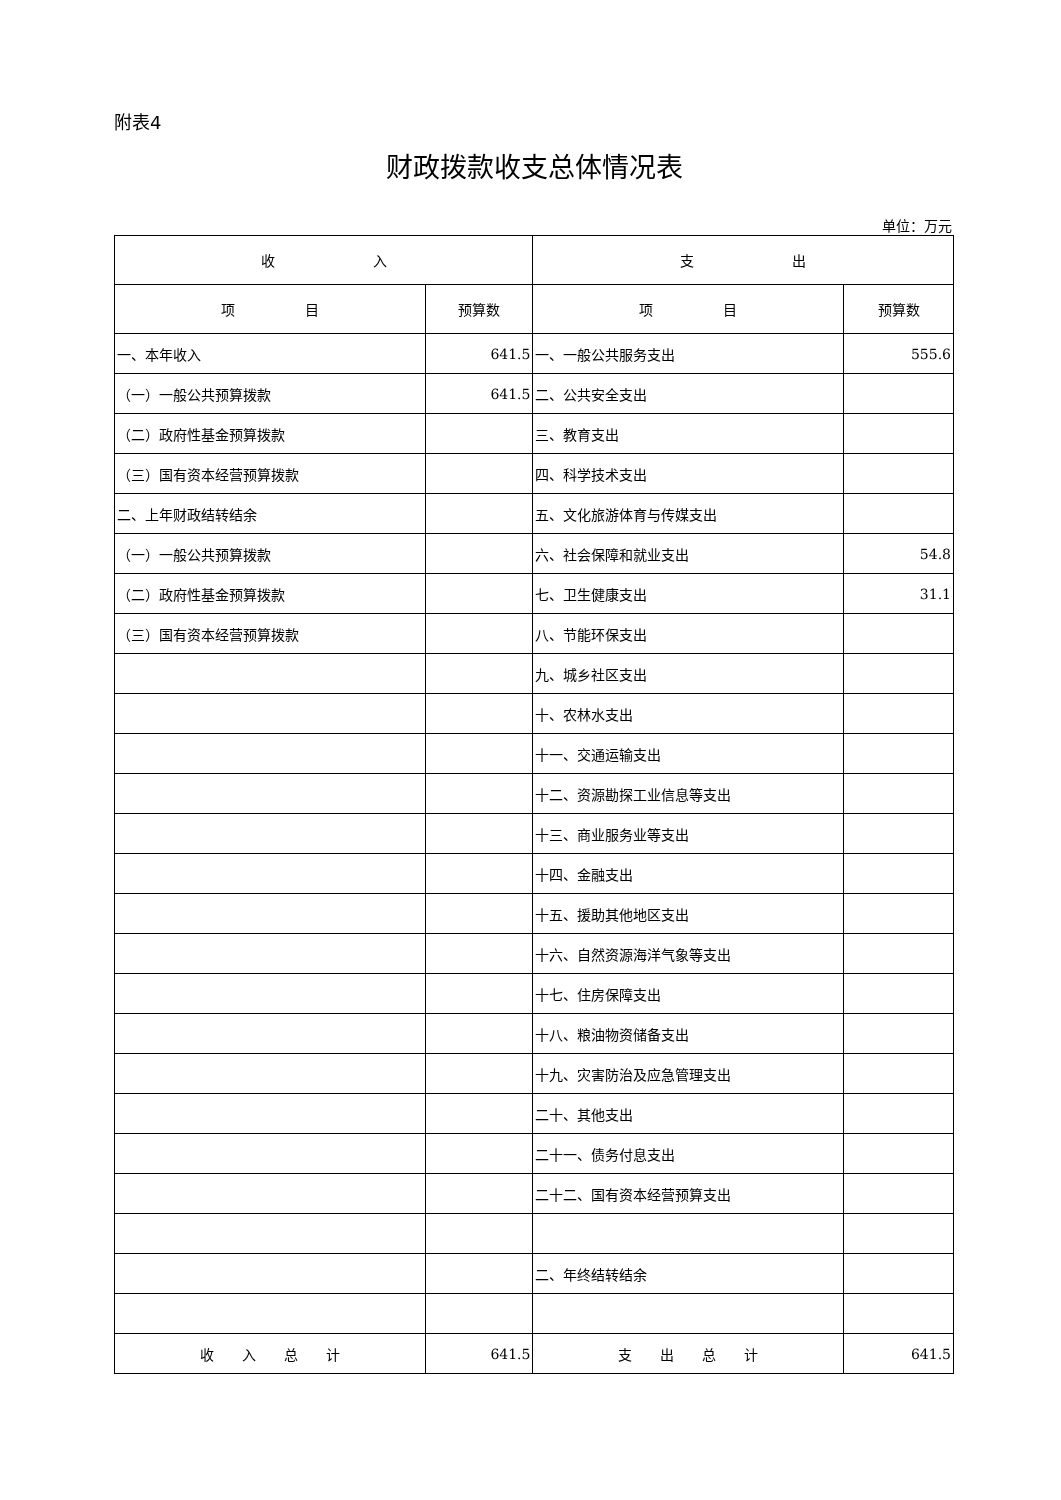附表4
财政拨款收支总体情况表
单位：万元
| 收 入 | | 支 出 | |
| --- | --- | --- | --- |
| 项 目 | 预算数 | 项 目 | 预算数 |
| 一、本年收入 | 641.5 | 一、一般公共服务支出 | 555.6 |
| （一）一般公共预算拨款 | 641.5 | 二、公共安全支出 | |
| （二）政府性基金预算拨款 | | 三、教育支出 | |
| （三）国有资本经营预算拨款 | | 四、科学技术支出 | |
| 二、上年财政结转结余 | | 五、文化旅游体育与传媒支出 | |
| （一）一般公共预算拨款 | | 六、社会保障和就业支出 | 54.8 |
| （二）政府性基金预算拨款 | | 七、卫生健康支出 | 31.1 |
| （三）国有资本经营预算拨款 | | 八、节能环保支出 | |
| | | 九、城乡社区支出 | |
| | | 十、农林水支出 | |
| | | 十一、交通运输支出 | |
| | | 十二、资源勘探工业信息等支出 | |
| | | 十三、商业服务业等支出 | |
| | | 十四、金融支出 | |
| | | 十五、援助其他地区支出 | |
| | | 十六、自然资源海洋气象等支出 | |
| | | 十七、住房保障支出 | |
| | | 十八、粮油物资储备支出 | |
| | | 十九、灾害防治及应急管理支出 | |
| | | 二十、其他支出 | |
| | | 二十一、债务付息支出 | |
| | | 二十二、国有资本经营预算支出 | |
| | | 二、年终结转结余 | |
| 收 入 总 计 | 641.5 | 支 出 总 计 | 641.5 |